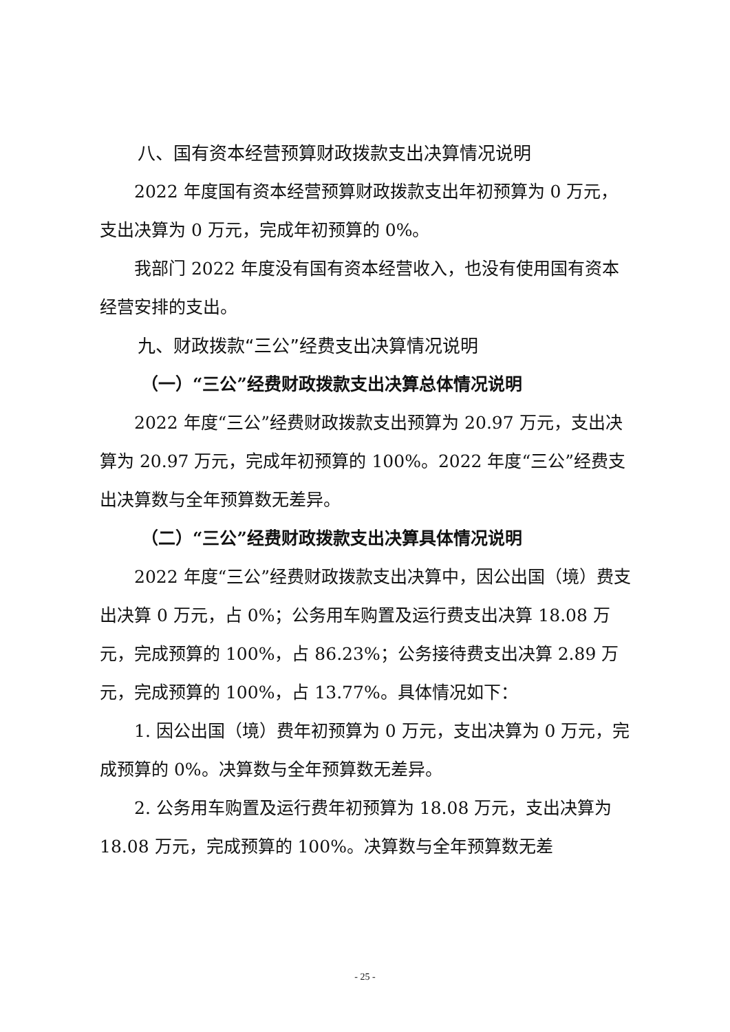八、国有资本经营预算财政拨款支出决算情况说明
2022 年度国有资本经营预算财政拨款支出年初预算为 0 万元，支出决算为 0 万元，完成年初预算的 0%。
我部门 2022 年度没有国有资本经营收入，也没有使用国有资本经营安排的支出。
九、财政拨款“三公”经费支出决算情况说明
（一）“三公”经费财政拨款支出决算总体情况说明
2022 年度“三公”经费财政拨款支出预算为 20.97 万元，支出决算为 20.97 万元，完成年初预算的 100%。2022 年度“三公”经费支出决算数与全年预算数无差异。
（二）“三公”经费财政拨款支出决算具体情况说明
2022 年度“三公”经费财政拨款支出决算中，因公出国（境）费支出决算 0 万元，占 0%；公务用车购置及运行费支出决算 18.08 万元，完成预算的 100%，占 86.23%；公务接待费支出决算 2.89 万元，完成预算的 100%，占 13.77%。具体情况如下：
1. 因公出国（境）费年初预算为 0 万元，支出决算为 0 万元，完成预算的 0%。决算数与全年预算数无差异。
2. 公务用车购置及运行费年初预算为 18.08 万元，支出决算为 18.08 万元，完成预算的 100%。决算数与全年预算数无差
- 25 -